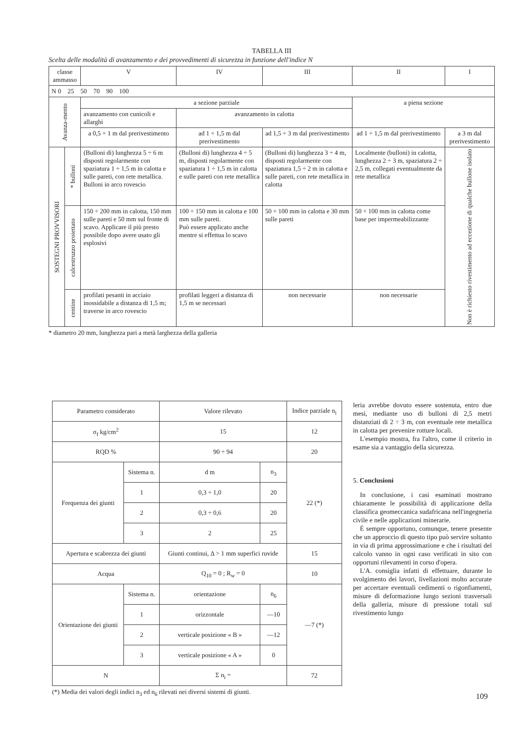TABELLA III
Scelta delle modalità di avanzamento e dei provvedimenti di sicurezza in funzione dell'indice N
| classe ammasso | | V | IV | III | II | I |
| --- | --- | --- | --- | --- | --- | --- |
| N 0 25 50 70 90 100 | | | | | | |
| Avanza-mento | | a sezione parziale | | | a piena sezione | |
| | | avanzamento con cunicoli e allarghi | avanzamento in calotta | | | |
| | | a 0,5 ÷ 1 m dal prerivestimento | ad 1 ÷ 1,5 m dal prerivestimento | ad 1,5 ÷ 3 m dal prerivestimento | ad 1 ÷ 1,5 m dal prerivestimento | a 3 m dal prerivestimento |
| SOSTEGNI PROVVISORI | * bulloni | (Bulloni di) lunghezza 5 ÷ 6 m disposti regolarmente con spaziatura 1 ÷ 1,5 m in calotta e sulle pareti, con rete metallica. Bulloni in arco rovescio | (Bulloni di) lunghezza 4 ÷ 5 m, disposti regolarmente con spaziatura 1 ÷ 1,5 m in calotta e sulle pareti con rete metallica | (Bulloni di) lunghezza 3 ÷ 4 m, disposti regolarmente con spaziatura 1,5 ÷ 2 m in calotta e sulle pareti, con rete metallica in calotta | Localmente (bulloni) in calotta, lunghezza 2 ÷ 3 m, spaziatura 2 ÷ 2,5 m, collegati eventualmente da rete metallica | Non è richiesto rivestimento ad eccezione di qualche bullone isolato |
| | calcestruzzo proiettato | 150 ÷ 200 mm in calotta, 150 mm sulle pareti e 50 mm sul fronte di scavo. Applicare il più presto possibile dopo avere usato gli esplosivi | 100 ÷ 150 mm in calotta e 100 mm sulle pareti. Può essere applicato anche mentre si effettua lo scavo | 50 ÷ 100 mm in calotta e 30 mm sulle pareti | 50 ÷ 100 mm in calotta come base per impermeabilizzante | |
| | centine | profilati pesanti in acciaio inossidabile a distanza di 1,5 m; traverse in arco rovescio | profilati leggeri a distanza di 1,5 m se necessari | non necessarie | non necessarie | |
* diametro 20 mm, lunghezza pari a metà larghezza della galleria
| Parametro considerato | | Valore rilevato | | Indice parziale n<sub>i</sub> |
| σ<sub>f</sub> kg/cm<sup>2</sup> | | 15 | | 12 |
| RQD % | | 90 ÷ 94 | | 20 |
| Frequenza dei giunti | Sistema n. | d m | n<sub>3</sub> | 22 (*) |
| | 1 | 0,3 ÷ 1,0 | 20 | |
| | 2 | 0,3 ÷ 0,6 | 20 | |
| | 3 | 2 | 25 | |
| Apertura e scabrezza dei giunti | | Giunti continui, Δ > 1 mm superfici ruvide | | 15 |
| Acqua | | Q<sub>10</sub> = 0 ; R<sub>w</sub> = 0 | | 10 |
| Orientazione dei giunti | Sistema n. | orientazione | n<sub>6</sub> | —7 (*) |
| | 1 | orizzontale | —10 | |
| | 2 | verticale posizione « B » | —12 | |
| | 3 | verticale posizione « A » | 0 | |
| N | | Σ n<sub>i</sub> = | | 72 |
(*) Media dei valori degli indici n<sub>3</sub> ed n<sub>6</sub> rilevati nei diversi sistemi di giunti.
leria avrebbe dovuto essere sostenuta, entro due mesi, mediante uso di bulloni di 2,5 metri distanziati di 2 ÷ 3 m, con eventuale rete metallica in calotta per prevenire rotture locali.
L'esempio mostra, fra l'altro, come il criterio in esame sia a vantaggio della sicurezza.
5. Conclusioni
In conclusione, i casi esaminati mostrano chiaramente le possibilità di applicazione della classifica geomeccanica sudafricana nell'ingegneria civile e nelle applicazioni minerarie.
È sempre opportuno, comunque, tenere presente che un approccio di questo tipo può servire soltanto in via di prima approssimazione e che i risultati del calcolo vanno in ogni caso verificati in sito con opportuni rilevamenti in corso d'opera.
L'A. consiglia infatti di effettuare, durante lo svolgimento dei lavori, livellazioni molto accurate per accertare eventuali cedimenti o rigonfiamenti, misure di deformazione lungo sezioni trasversali della galleria, misure di pressione totali sul rivestimento lungo
109